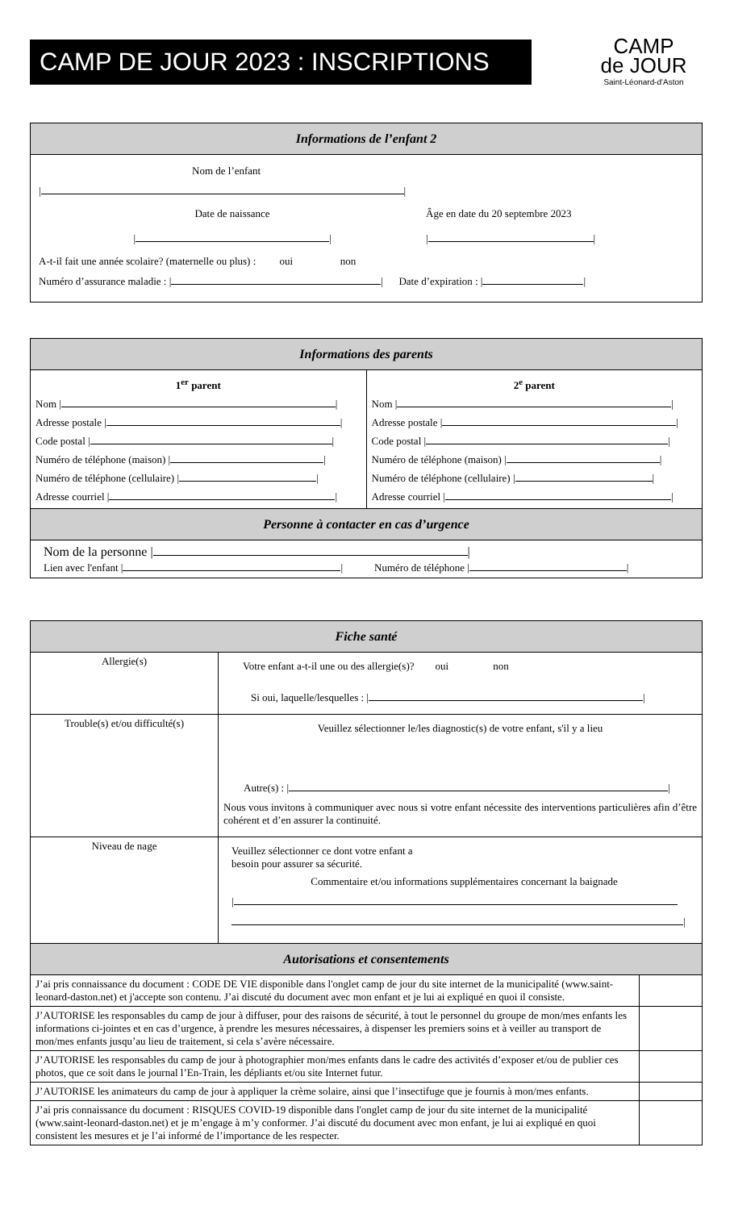CAMP DE JOUR 2023 : INSCRIPTIONS
CAMP
de JOUR
Saint-Léonard-d'Aston
| Informations de l’enfant 2 |
| --- |
| Nom de l’enfant / / Date de naissance Âge en date du 20 septembre 2023 / / / / A-t-il fait une année scolaire? (maternelle ou plus) : oui non Numéro d’assurance maladie : / / Date d’expiration : / / |
| Informations des parents | |
| --- | --- |
| 1<sup>er</sup> parent Nom / / Adresse postale / / Code postal / / Numéro de téléphone (maison) / / Numéro de téléphone (cellulaire) / / Adresse courriel / / | 2<sup>e</sup> parent Nom / / Adresse postale / / Code postal / / Numéro de téléphone (maison) / / Numéro de téléphone (cellulaire) / / Adresse courriel / / |
| Personne à contacter en cas d’urgence | |
| Nom de la personne / / Lien avec l'enfant / / Numéro de téléphone / / | |
| Fiche santé | | |
| --- | --- | --- |
| Allergie(s) | Votre enfant a-t-il une ou des allergie(s)? oui non Si oui, laquelle/lesquelles : / / | |
| Trouble(s) et/ou difficulté(s) | Veuillez sélectionner le/les diagnostic(s) de votre enfant, s'il y a lieu Autre(s) : / / Nous vous invitons à communiquer avec nous si votre enfant nécessite des interventions particulières afin d’être cohérent et d’en assurer la continuité. | |
| Niveau de nage | Veuillez sélectionner ce dont votre enfant a besoin pour assurer sa sécurité. Commentaire et/ou informations supplémentaires concernant la baignade / / | |
| Autorisations et consentements | | |
| J’ai pris connaissance du document : CODE DE VIE disponible dans l'onglet camp de jour du site internet de la municipalité (www.saint-leonard-daston.net) et j'accepte son contenu. J’ai discuté du document avec mon enfant et je lui ai expliqué en quoi il consiste. | | |
| J’AUTORISE les responsables du camp de jour à diffuser, pour des raisons de sécurité, à tout le personnel du groupe de mon/mes enfants les informations ci-jointes et en cas d’urgence, à prendre les mesures nécessaires, à dispenser les premiers soins et à veiller au transport de mon/mes enfants jusqu’au lieu de traitement, si cela s’avère nécessaire. | | |
| J’AUTORISE les responsables du camp de jour à photographier mon/mes enfants dans le cadre des activités d’exposer et/ou de publier ces photos, que ce soit dans le journal l’En-Train, les dépliants et/ou site Internet futur. | | |
| J’AUTORISE les animateurs du camp de jour à appliquer la crème solaire, ainsi que l’insectifuge que je fournis à mon/mes enfants. | | |
| J’ai pris connaissance du document : RISQUES COVID-19 disponible dans l'onglet camp de jour du site internet de la municipalité (www.saint-leonard-daston.net) et je m’engage à m’y conformer. J’ai discuté du document avec mon enfant, je lui ai expliqué en quoi consistent les mesures et je l’ai informé de l’importance de les respecter. | | |